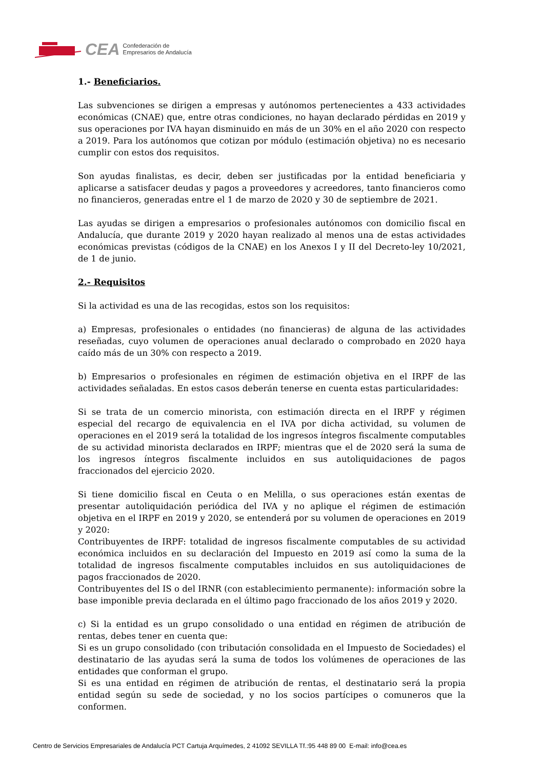CEA Confederación de
Empresarios de Andalucía
1.- Beneficiarios.
Las subvenciones se dirigen a empresas y autónomos pertenecientes a 433 actividades económicas (CNAE) que, entre otras condiciones, no hayan declarado pérdidas en 2019 y sus operaciones por IVA hayan disminuido en más de un 30% en el año 2020 con respecto a 2019. Para los autónomos que cotizan por módulo (estimación objetiva) no es necesario cumplir con estos dos requisitos.
Son ayudas finalistas, es decir, deben ser justificadas por la entidad beneficiaria y aplicarse a satisfacer deudas y pagos a proveedores y acreedores, tanto financieros como no financieros, generadas entre el 1 de marzo de 2020 y 30 de septiembre de 2021.
Las ayudas se dirigen a empresarios o profesionales autónomos con domicilio fiscal en Andalucía, que durante 2019 y 2020 hayan realizado al menos una de estas actividades económicas previstas (códigos de la CNAE) en los Anexos I y II del Decreto-ley 10/2021, de 1 de junio.
2.- Requisitos
Si la actividad es una de las recogidas, estos son los requisitos:
a) Empresas, profesionales o entidades (no financieras) de alguna de las actividades reseñadas, cuyo volumen de operaciones anual declarado o comprobado en 2020 haya caído más de un 30% con respecto a 2019.
b) Empresarios o profesionales en régimen de estimación objetiva en el IRPF de las actividades señaladas. En estos casos deberán tenerse en cuenta estas particularidades:
Si se trata de un comercio minorista, con estimación directa en el IRPF y régimen especial del recargo de equivalencia en el IVA por dicha actividad, su volumen de operaciones en el 2019 será la totalidad de los ingresos íntegros fiscalmente computables de su actividad minorista declarados en IRPF; mientras que el de 2020 será la suma de los ingresos íntegros fiscalmente incluidos en sus autoliquidaciones de pagos fraccionados del ejercicio 2020.
Si tiene domicilio fiscal en Ceuta o en Melilla, o sus operaciones están exentas de presentar autoliquidación periódica del IVA y no aplique el régimen de estimación objetiva en el IRPF en 2019 y 2020, se entenderá por su volumen de operaciones en 2019 y 2020:
Contribuyentes de IRPF: totalidad de ingresos fiscalmente computables de su actividad económica incluidos en su declaración del Impuesto en 2019 así como la suma de la totalidad de ingresos fiscalmente computables incluidos en sus autoliquidaciones de pagos fraccionados de 2020.
Contribuyentes del IS o del IRNR (con establecimiento permanente): información sobre la base imponible previa declarada en el último pago fraccionado de los años 2019 y 2020.
c) Si la entidad es un grupo consolidado o una entidad en régimen de atribución de rentas, debes tener en cuenta que:
Si es un grupo consolidado (con tributación consolidada en el Impuesto de Sociedades) el destinatario de las ayudas será la suma de todos los volúmenes de operaciones de las entidades que conforman el grupo.
Si es una entidad en régimen de atribución de rentas, el destinatario será la propia entidad según su sede de sociedad, y no los socios partícipes o comuneros que la conformen.
Centro de Servicios Empresariales de Andalucía PCT Cartuja Arquímedes, 2 41092 SEVILLA Tf.:95 448 89 00 E-mail: info@cea.es